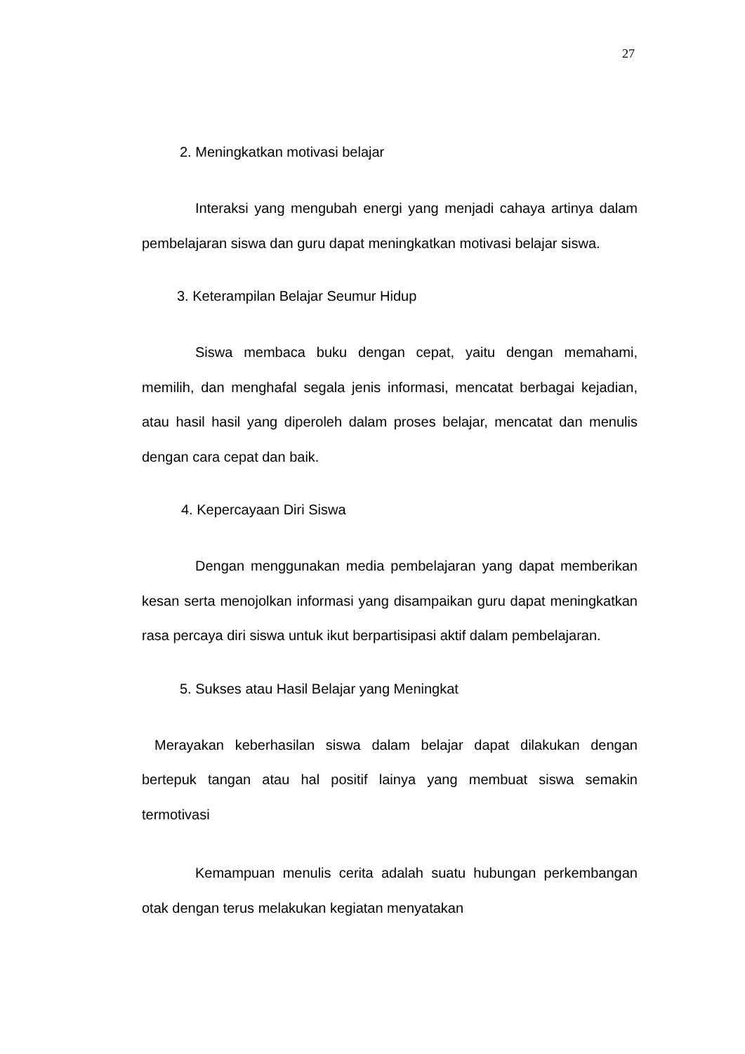27
2. Meningkatkan motivasi belajar
Interaksi yang mengubah energi yang menjadi cahaya artinya dalam pembelajaran siswa dan guru dapat meningkatkan motivasi belajar siswa.
3. Keterampilan Belajar Seumur Hidup
Siswa membaca buku dengan cepat, yaitu dengan memahami, memilih, dan menghafal segala jenis informasi, mencatat berbagai kejadian, atau hasil hasil yang diperoleh dalam proses belajar, mencatat dan menulis dengan cara cepat dan baik.
4. Kepercayaan Diri Siswa
Dengan menggunakan media pembelajaran yang dapat memberikan kesan serta menojolkan informasi yang disampaikan guru dapat meningkatkan rasa percaya diri siswa untuk ikut berpartisipasi aktif dalam pembelajaran.
5. Sukses atau Hasil Belajar yang Meningkat
Merayakan keberhasilan siswa dalam belajar dapat dilakukan dengan bertepuk tangan atau hal positif lainya yang membuat siswa semakin termotivasi
Kemampuan menulis cerita adalah suatu hubungan perkembangan otak dengan terus melakukan kegiatan menyatakan